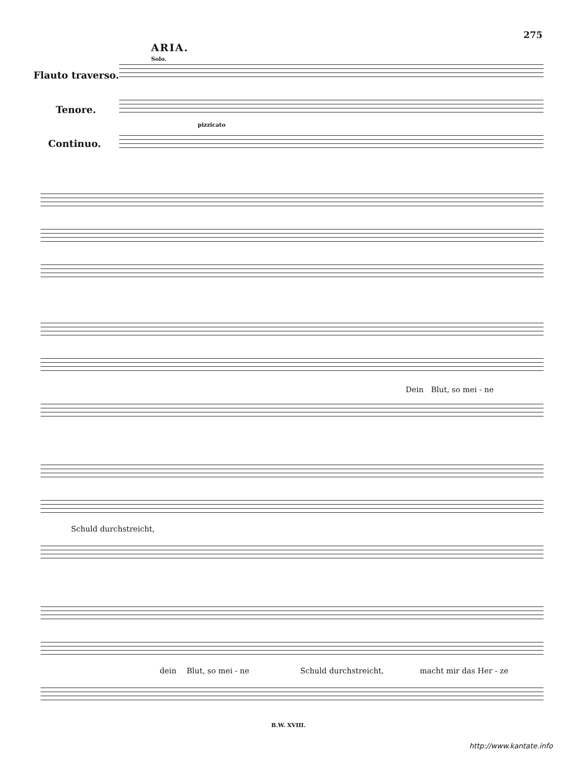275
ARIA.
Solo.
pizzicato
Flauto traverso.
Tenore.
Continuo.
Dein Blut, so mei - ne
Schuld durchstreicht,
dein Blut, so mei - ne Schuld durchstreicht, macht mir das Her - ze
B.W. XVIII.
http://www.kantate.info